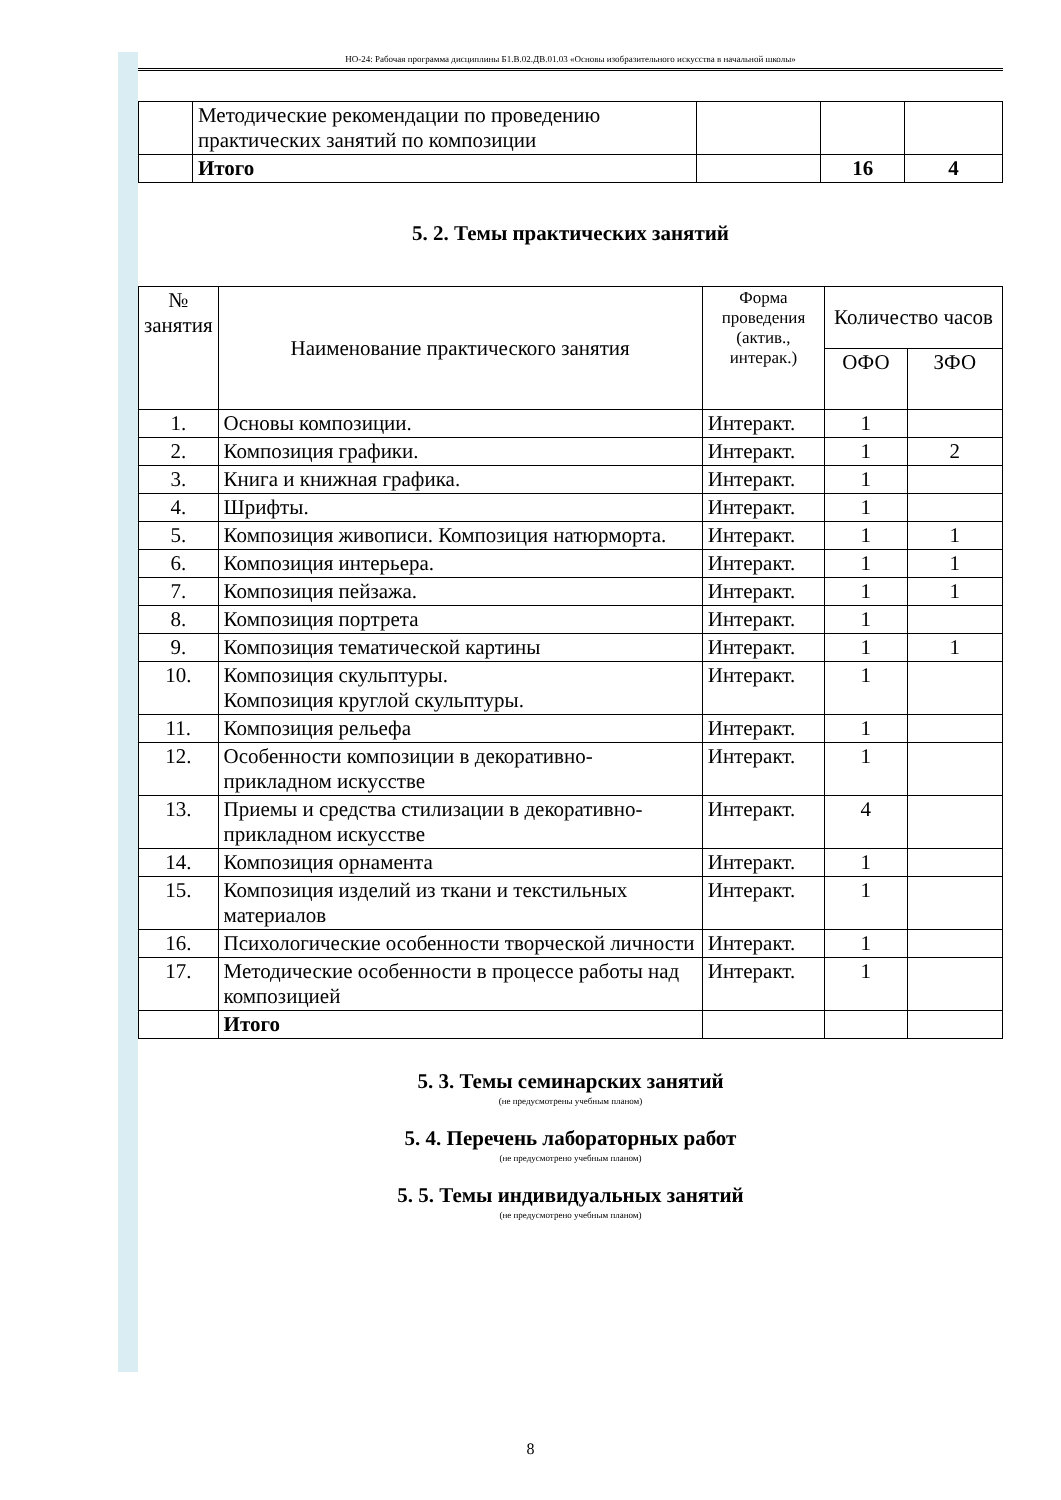НО-24: Рабочая программа дисциплины Б1.В.02.ДВ.01.03 «Основы изобразительного искусства в начальной школы»
| | Методические рекомендации по проведению практических занятий по композиции | | | |
| | Итого | | 16 | 4 |
5. 2. Темы практических занятий
| № занятия | Наименование практического занятия | Форма проведения (актив., интерак.) | Количество часов | |
| --- | --- | --- | --- | --- |
| | | | ОФО | ЗФО |
| 1. | Основы композиции. | Интеракт. | 1 | |
| 2. | Композиция графики. | Интеракт. | 1 | 2 |
| 3. | Книга и книжная графика. | Интеракт. | 1 | |
| 4. | Шрифты. | Интеракт. | 1 | |
| 5. | Композиция живописи. Композиция натюрморта. | Интеракт. | 1 | 1 |
| 6. | Композиция интерьера. | Интеракт. | 1 | 1 |
| 7. | Композиция пейзажа. | Интеракт. | 1 | 1 |
| 8. | Композиция портрета | Интеракт. | 1 | |
| 9. | Композиция тематической картины | Интеракт. | 1 | 1 |
| 10. | Композиция скульптуры. Композиция круглой скульптуры. | Интеракт. | 1 | |
| 11. | Композиция рельефа | Интеракт. | 1 | |
| 12. | Особенности композиции в декоративно-прикладном искусстве | Интеракт. | 1 | |
| 13. | Приемы и средства стилизации в декоративно-прикладном искусстве | Интеракт. | 4 | |
| 14. | Композиция орнамента | Интеракт. | 1 | |
| 15. | Композиция изделий из ткани и текстильных материалов | Интеракт. | 1 | |
| 16. | Психологические особенности творческой личности | Интеракт. | 1 | |
| 17. | Методические особенности в процессе работы над композицией | Интеракт. | 1 | |
| | Итого | | | |
5. 3. Темы семинарских занятий
(не предусмотрены учебным планом)
5. 4. Перечень лабораторных работ
(не предусмотрено учебным планом)
5. 5. Темы индивидуальных занятий
(не предусмотрено учебным планом)
8